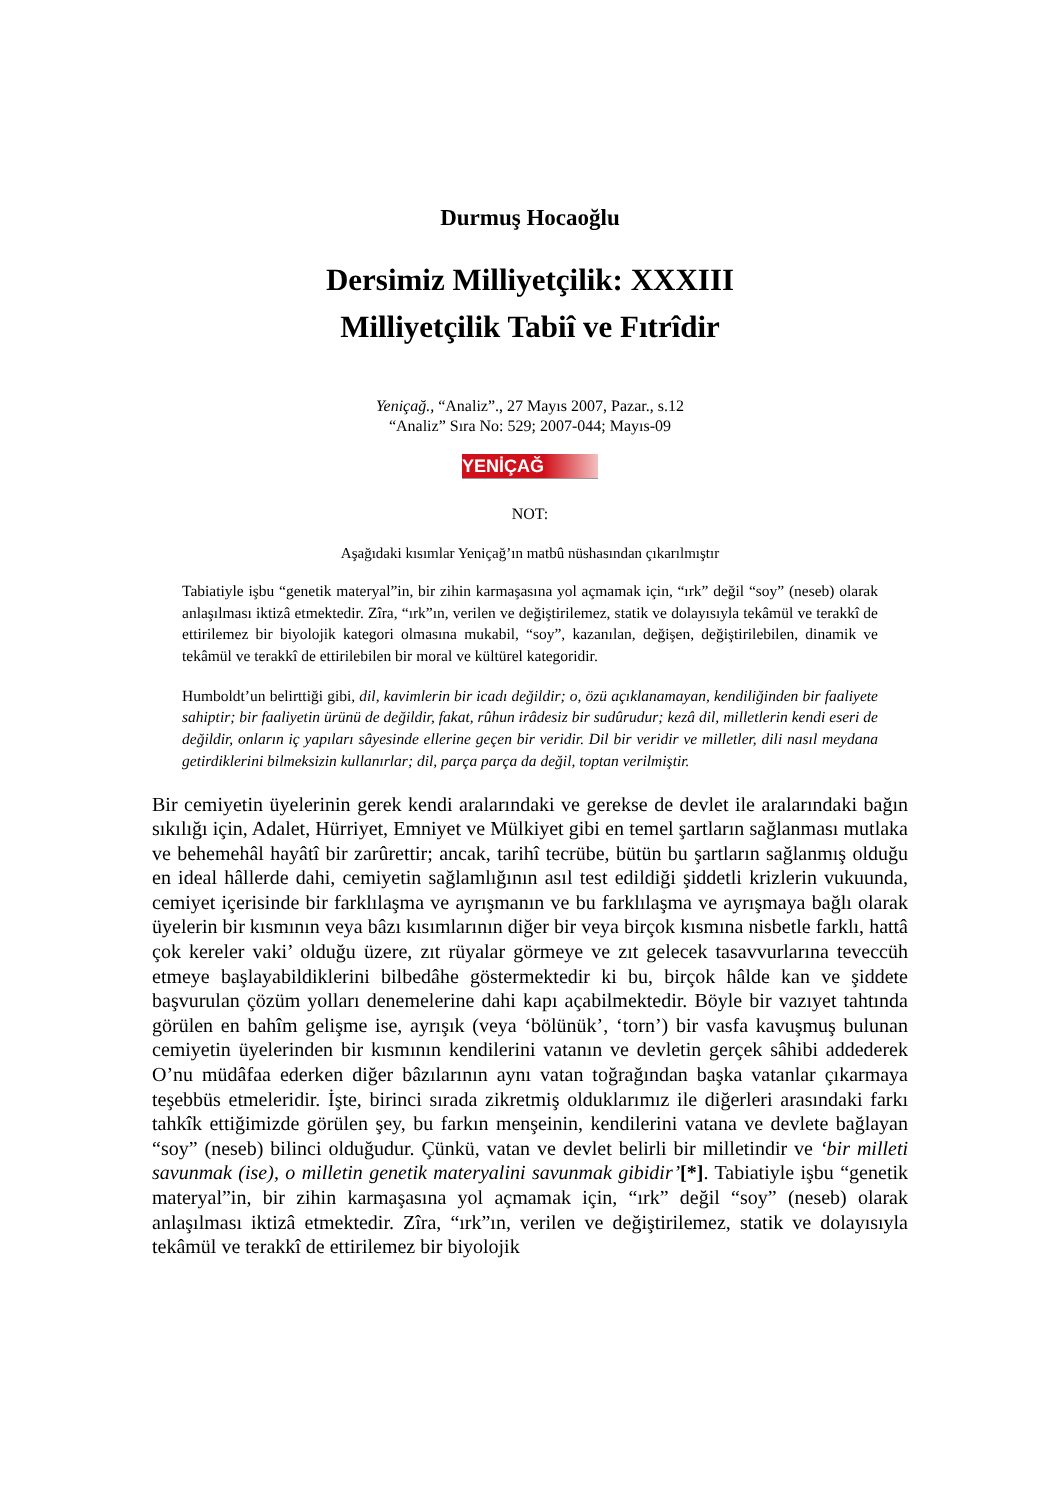Durmuş Hocaoğlu
Dersimiz Milliyetçilik: XXXIII
Milliyetçilik Tabiî ve Fıtrîdir
Yeniçağ., “Analiz”., 27 Mayıs 2007, Pazar., s.12
“Analiz” Sıra No: 529; 2007-044; Mayıs-09
YENİÇAĞ
NOT:
Aşağıdaki kısımlar Yeniçağ’ın matbû nüshasından çıkarılmıştır
Tabiatiyle işbu “genetik materyal”in, bir zihin karmaşasına yol açmamak için, “ırk” değil “soy” (neseb) olarak anlaşılması iktizâ etmektedir. Zîra, “ırk”ın, verilen ve değiştirilemez, statik ve dolayısıyla tekâmül ve terakkî de ettirilemez bir biyolojik kategori olmasına mukabil, “soy”, kazanılan, değişen, değiştirilebilen, dinamik ve tekâmül ve terakkî de ettirilebilen bir moral ve kültürel kategoridir.
Humboldt’un belirttiği gibi, dil, kavimlerin bir icadı değildir; o, özü açıklanamayan, kendiliğinden bir faaliyete sahiptir; bir faaliyetin ürünü de değildir, fakat, rûhun irâdesiz bir sudûrudur; kezâ dil, milletlerin kendi eseri de değildir, onların iç yapıları sâyesinde ellerine geçen bir veridir. Dil bir veridir ve milletler, dili nasıl meydana getirdiklerini bilmeksizin kullanırlar; dil, parça parça da değil, toptan verilmiştir.
Bir cemiyetin üyelerinin gerek kendi aralarındaki ve gerekse de devlet ile aralarındaki bağın sıkılığı için, Adalet, Hürriyet, Emniyet ve Mülkiyet gibi en temel şartların sağlanması mutlaka ve behemehâl hayâtî bir zarûrettir; ancak, tarihî tecrübe, bütün bu şartların sağlanmış olduğu en ideal hâllerde dahi, cemiyetin sağlamlığının asıl test edildiği şiddetli krizlerin vukuunda, cemiyet içerisinde bir farklılaşma ve ayrışmanın ve bu farklılaşma ve ayrışmaya bağlı olarak üyelerin bir kısmının veya bâzı kısımlarının diğer bir veya birçok kısmına nisbetle farklı, hattâ çok kereler vaki’ olduğu üzere, zıt rüyalar görmeye ve zıt gelecek tasavvurlarına teveccüh etmeye başlayabildiklerini bilbedâhe göstermektedir ki bu, birçok hâlde kan ve şiddete başvurulan çözüm yolları denemelerine dahi kapı açabilmektedir. Böyle bir vazıyet tahtında görülen en bahîm gelişme ise, ayrışık (veya ‘bölünük’, ‘torn’) bir vasfa kavuşmuş bulunan cemiyetin üyelerinden bir kısmının kendilerini vatanın ve devletin gerçek sâhibi addederek O’nu müdâfaa ederken diğer bâzılarının aynı vatan toğrağından başka vatanlar çıkarmaya teşebbüs etmeleridir. İşte, birinci sırada zikretmiş olduklarımız ile diğerleri arasındaki farkı tahkîk ettiğimizde görülen şey, bu farkın menşeinin, kendilerini vatana ve devlete bağlayan “soy” (neseb) bilinci olduğudur. Çünkü, vatan ve devlet belirli bir milletindir ve ‘bir milleti savunmak (ise), o milletin genetik materyalini savunmak gibidir’[*]. Tabiatiyle işbu “genetik materyal”in, bir zihin karmaşasına yol açmamak için, “ırk” değil “soy” (neseb) olarak anlaşılması iktizâ etmektedir. Zîra, “ırk”ın, verilen ve değiştirilemez, statik ve dolayısıyla tekâmül ve terakkî de ettirilemez bir biyolojik